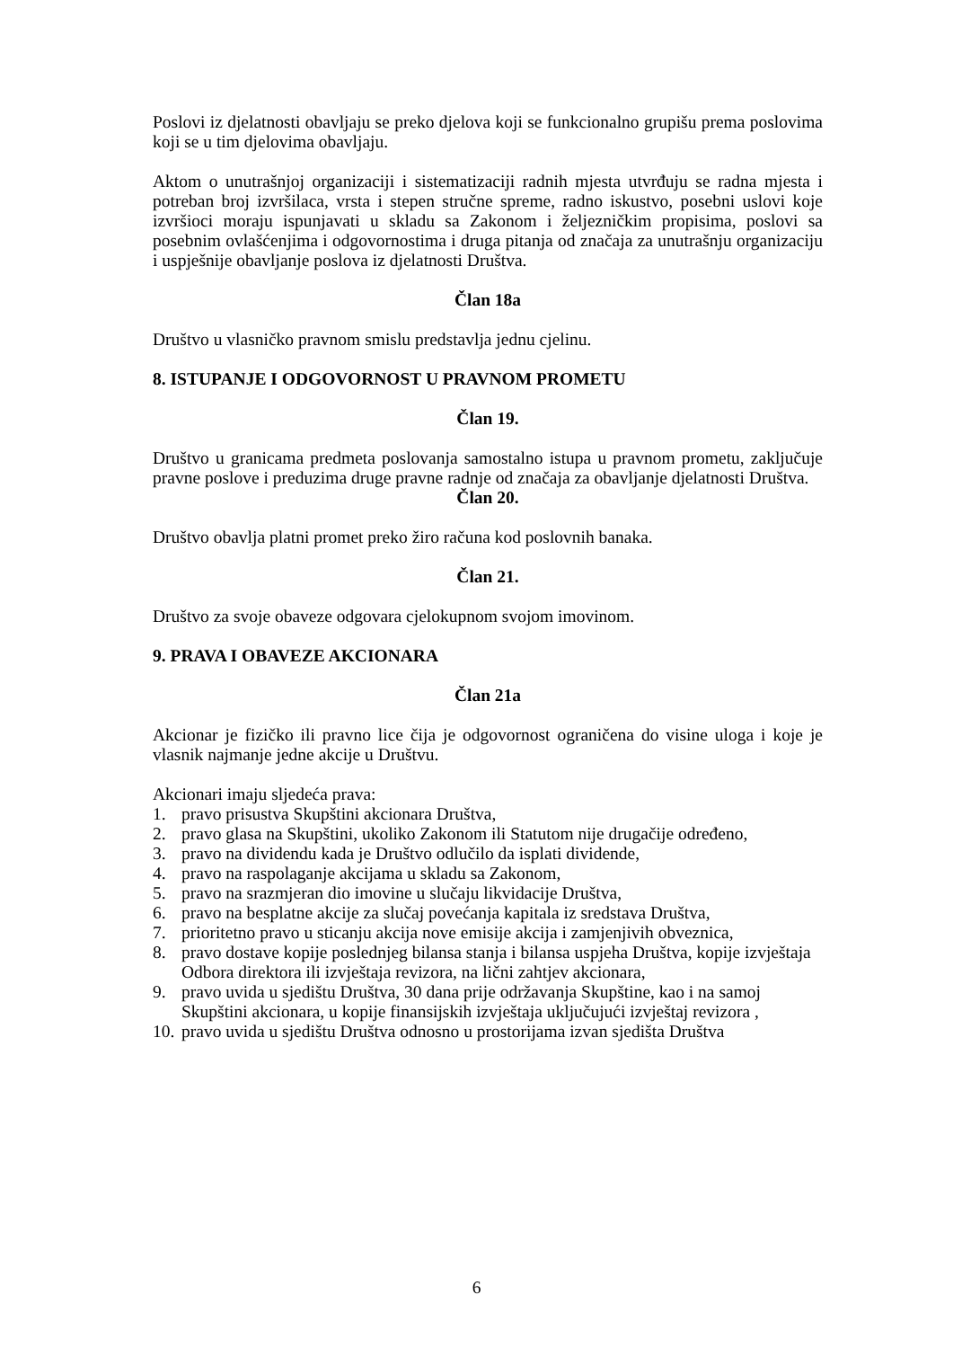Poslovi iz djelatnosti obavljaju se preko djelova koji se funkcionalno grupišu prema poslovima koji se u tim djelovima obavljaju.
Aktom o unutrašnjoj organizaciji i sistematizaciji radnih mjesta utvrđuju se radna mjesta i potreban broj izvršilaca, vrsta i stepen stručne spreme, radno iskustvo, posebni uslovi koje izvršioci moraju ispunjavati u skladu sa Zakonom i željezničkim propisima, poslovi sa posebnim ovlašćenjima i odgovornostima i druga pitanja od značaja za unutrašnju organizaciju i uspješnije obavljanje poslova iz djelatnosti Društva.
Član 18a
Društvo u vlasničko pravnom smislu predstavlja jednu cjelinu.
8. ISTUPANJE I ODGOVORNOST U PRAVNOM PROMETU
Član 19.
Društvo u granicama predmeta poslovanja samostalno istupa u pravnom prometu, zaključuje pravne poslove i preduzima druge pravne radnje od značaja za obavljanje djelatnosti Društva.
Član 20.
Društvo obavlja platni promet preko žiro računa kod poslovnih banaka.
Član 21.
Društvo za svoje obaveze odgovara cjelokupnom svojom imovinom.
9. PRAVA I OBAVEZE AKCIONARA
Član 21a
Akcionar je fizičko ili pravno lice čija je odgovornost ograničena do visine uloga i koje je vlasnik najmanje jedne akcije u Društvu.
Akcionari imaju sljedeća prava:
1. pravo prisustva Skupštini akcionara Društva,
2. pravo glasa na Skupštini, ukoliko Zakonom ili Statutom nije drugačije određeno,
3. pravo na dividendu kada je Društvo odlučilo da isplati dividende,
4. pravo na raspolaganje akcijama u skladu sa Zakonom,
5. pravo na srazmjeran dio imovine u slučaju likvidacije Društva,
6. pravo na besplatne akcije za slučaj povećanja kapitala iz sredstava Društva,
7. prioritetno pravo u sticanju akcija nove emisije akcija i zamjenjivih obveznica,
8. pravo dostave kopije poslednjeg bilansa stanja i bilansa uspjeha Društva, kopije izvještaja Odbora direktora ili izvještaja revizora, na lični zahtjev akcionara,
9. pravo uvida u sjedištu Društva, 30 dana prije održavanja Skupštine, kao i na samoj Skupštini akcionara, u kopije finansijskih izvještaja uključujući izvještaj revizora ,
10. pravo uvida u sjedištu Društva odnosno u prostorijama izvan sjedišta Društva
6